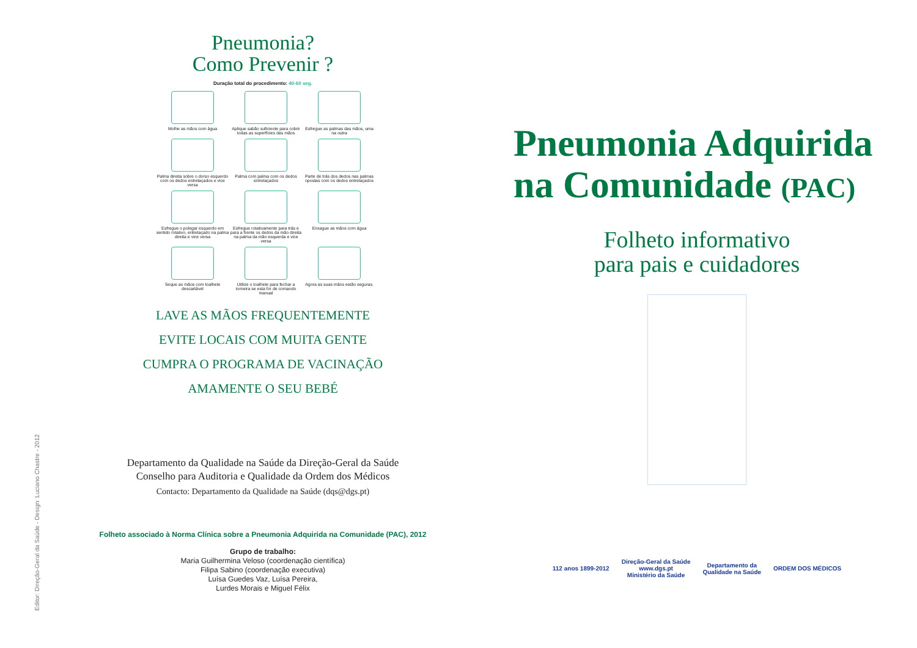Editor: Direção-Geral da Saúde - Design: Luciano Chastre - 2012
Pneumonia?
Como Prevenir ?
Duração total do procedimento: 40-60 seg.
Molhe as mãos com água
Aplique sabão suficiente para cobrir todas as superfícies das mãos
Esfregue as palmas das mãos, uma na outra
Palma direita sobre o dorso esquerdo com os dedos entrelaçados e vice versa
Palma com palma com os dedos entrelaçados
Parte de trás dos dedos nas palmas opostas com os dedos entrelaçados
Esfregue o polegar esquerdo em sentido rotativo, entrelaçado na palma direita e vice versa
Esfregue rotativamente para trás e para a frente os dedos da mão direita na palma da mão esquerda e vice versa
Enxague as mãos com água
Seque as mãos com toalhete descartável
Utilize o toalhete para fechar a torneira se esta for de comando manual
Agora as suas mãos estão seguras.
LAVE AS MÃOS FREQUENTEMENTE
EVITE LOCAIS COM MUITA GENTE
CUMPRA O PROGRAMA DE VACINAÇÃO
AMAMENTE O SEU BEBÉ
Departamento da Qualidade na Saúde da Direção-Geral da Saúde
Conselho para Auditoria e Qualidade da Ordem dos Médicos
Contacto: Departamento da Qualidade na Saúde (dqs@dgs.pt)
Folheto associado à Norma Clínica sobre a Pneumonia Adquirida na Comunidade (PAC), 2012
Grupo de trabalho:
Maria Guilhermina Veloso (coordenação científica)
Filipa Sabino (coordenação executiva)
Luísa Guedes Vaz, Luísa Pereira,
Lurdes Morais e Miguel Félix
Pneumonia Adquirida
na Comunidade (PAC)
Folheto informativo
para pais e cuidadores
112 anos 1899-2012 Direção-Geral da Saúde
www.dgs.pt
Ministério da Saúde Departamento da
Qualidade na Saúde ORDEM DOS MÉDICOS